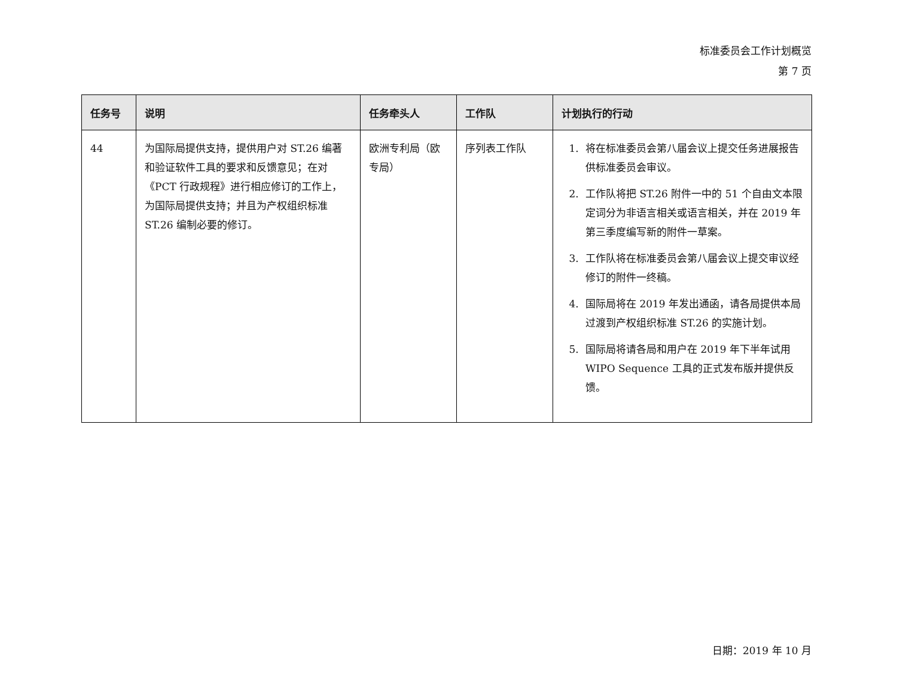标准委员会工作计划概览
第 7 页
| 任务号 | 说明 | 任务牵头人 | 工作队 | 计划执行的行动 |
| --- | --- | --- | --- | --- |
| 44 | 为国际局提供支持，提供用户对 ST.26 编著和验证软件工具的要求和反馈意见；在对《PCT 行政规程》进行相应修订的工作上，为国际局提供支持；并且为产权组织标准 ST.26 编制必要的修订。 | 欧洲专利局（欧专局） | 序列表工作队 | 1. 将在标准委员会第八届会议上提交任务进展报告供标准委员会审议。 2. 工作队将把 ST.26 附件一中的 51 个自由文本限定词分为非语言相关或语言相关，并在 2019 年第三季度编写新的附件一草案。 3. 工作队将在标准委员会第八届会议上提交审议经修订的附件一终稿。 4. 国际局将在 2019 年发出通函，请各局提供本局过渡到产权组织标准 ST.26 的实施计划。 5. 国际局将请各局和用户在 2019 年下半年试用 WIPO Sequence 工具的正式发布版并提供反馈。 |
日期：2019 年 10 月